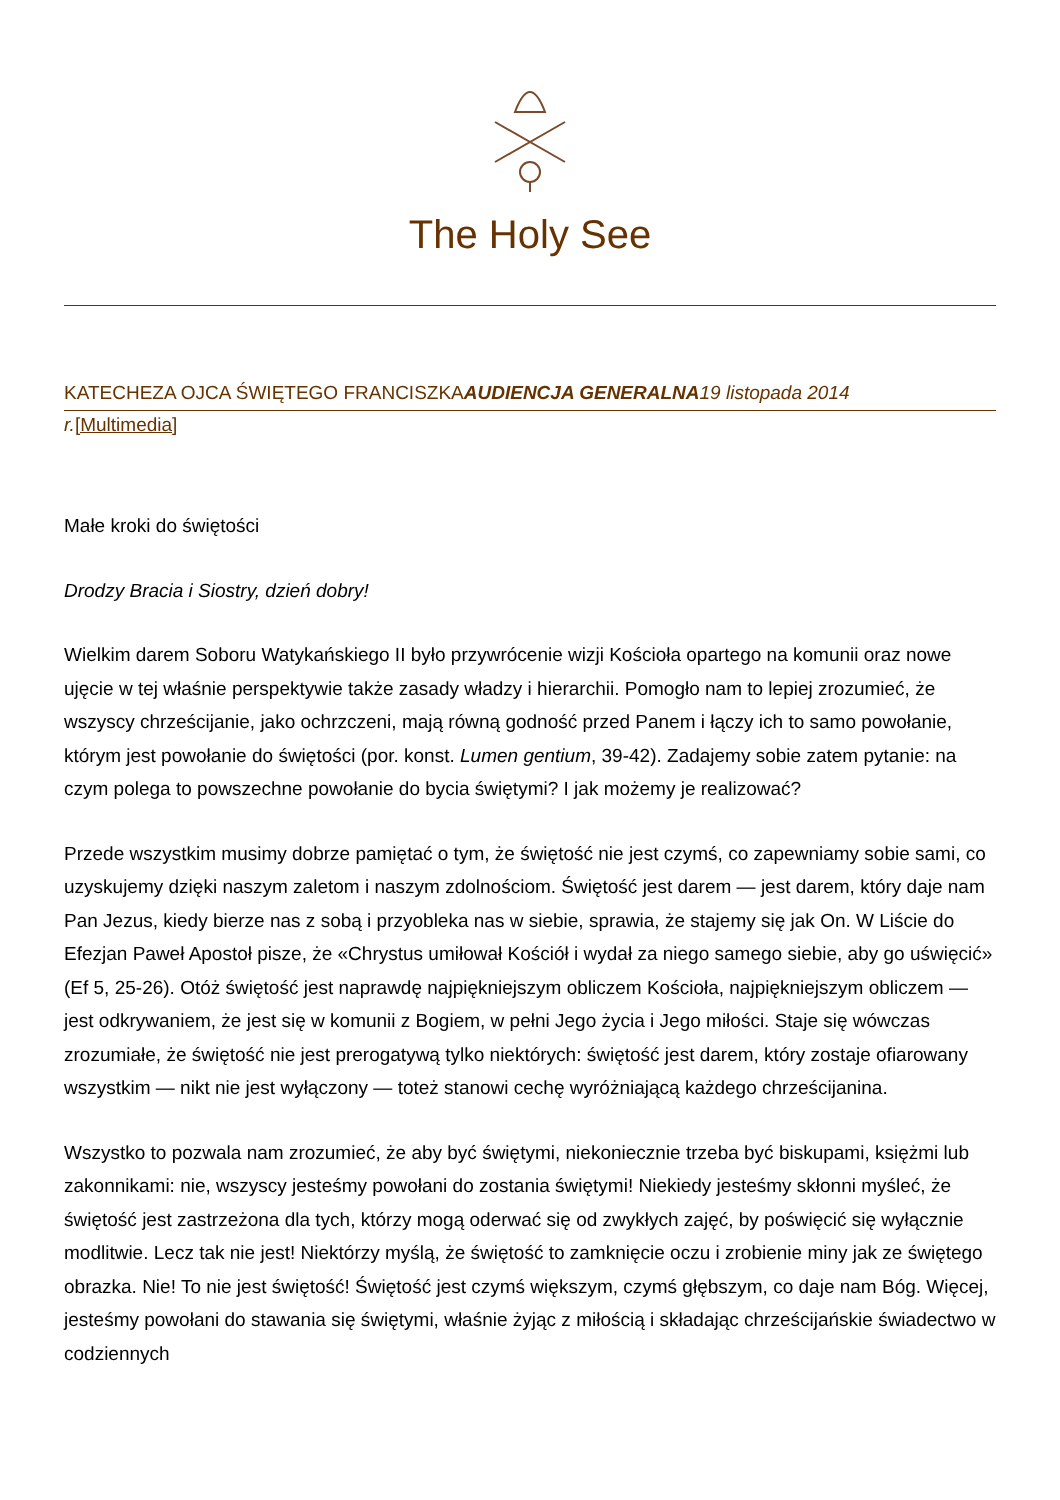The Holy See
KATECHEZA OJCA ŚWIĘTEGO FRANCISZKAAUDIENCJA GENERALNA 19 listopada 2014
r.[Multimedia]
Małe kroki do świętości
Drodzy Bracia i Siostry, dzień dobry!
Wielkim darem Soboru Watykańskiego II było przywrócenie wizji Kościoła opartego na komunii oraz nowe ujęcie w tej właśnie perspektywie także zasady władzy i hierarchii. Pomogło nam to lepiej zrozumieć, że wszyscy chrześcijanie, jako ochrzczeni, mają równą godność przed Panem i łączy ich to samo powołanie, którym jest powołanie do świętości (por. konst. Lumen gentium, 39-42). Zadajemy sobie zatem pytanie: na czym polega to powszechne powołanie do bycia świętymi? I jak możemy je realizować?
Przede wszystkim musimy dobrze pamiętać o tym, że świętość nie jest czymś, co zapewniamy sobie sami, co uzyskujemy dzięki naszym zaletom i naszym zdolnościom. Świętość jest darem — jest darem, który daje nam Pan Jezus, kiedy bierze nas z sobą i przyobleka nas w siebie, sprawia, że stajemy się jak On. W Liście do Efezjan Paweł Apostoł pisze, że «Chrystus umiłował Kościół i wydał za niego samego siebie, aby go uświęcić» (Ef 5, 25-26). Otóż świętość jest naprawdę najpiękniejszym obliczem Kościoła, najpiękniejszym obliczem — jest odkrywaniem, że jest się w komunii z Bogiem, w pełni Jego życia i Jego miłości. Staje się wówczas zrozumiałe, że świętość nie jest prerogatywą tylko niektórych: świętość jest darem, który zostaje ofiarowany wszystkim — nikt nie jest wyłączony — toteż stanowi cechę wyróżniającą każdego chrześcijanina.
Wszystko to pozwala nam zrozumieć, że aby być świętymi, niekoniecznie trzeba być biskupami, księżmi lub zakonnikami: nie, wszyscy jesteśmy powołani do zostania świętymi! Niekiedy jesteśmy skłonni myśleć, że świętość jest zastrzeżona dla tych, którzy mogą oderwać się od zwykłych zajęć, by poświęcić się wyłącznie modlitwie. Lecz tak nie jest! Niektórzy myślą, że świętość to zamknięcie oczu i zrobienie miny jak ze świętego obrazka. Nie! To nie jest świętość! Świętość jest czymś większym, czymś głębszym, co daje nam Bóg. Więcej, jesteśmy powołani do stawania się świętymi, właśnie żyjąc z miłością i składając chrześcijańskie świadectwo w codziennych